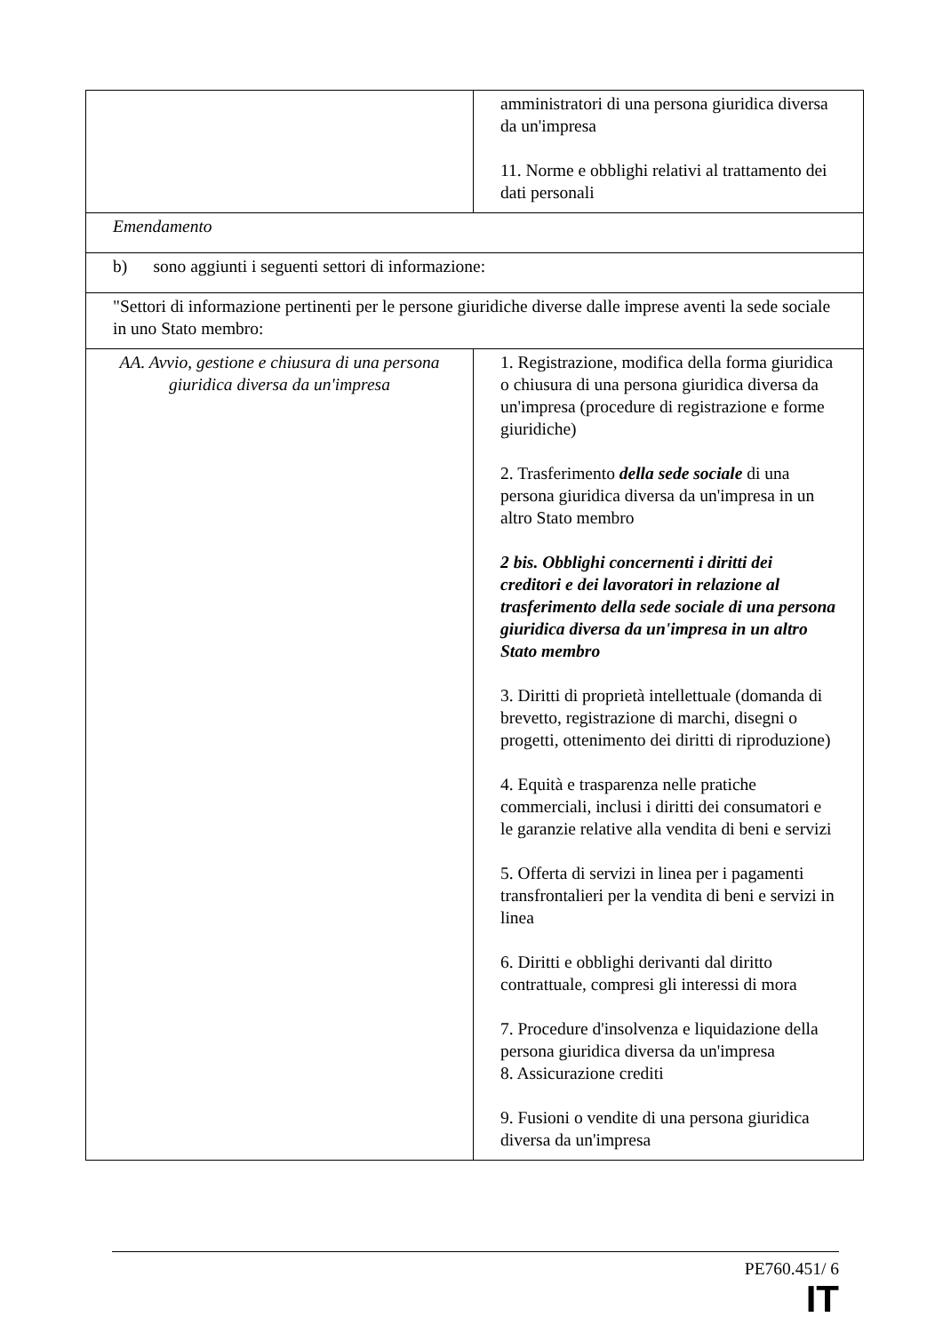| | amministratori di una persona giuridica diversa da un'impresa 11. Norme e obblighi relativi al trattamento dei dati personali |
| Emendamento | |
| b) sono aggiunti i seguenti settori di informazione: | |
| "Settori di informazione pertinenti per le persone giuridiche diverse dalle imprese aventi la sede sociale in uno Stato membro: | |
| AA. Avvio, gestione e chiusura di una persona giuridica diversa da un'impresa | 1. Registrazione, modifica della forma giuridica o chiusura di una persona giuridica diversa da un'impresa (procedure di registrazione e forme giuridiche) 2. Trasferimento della sede sociale di una persona giuridica diversa da un'impresa in un altro Stato membro 2 bis. Obblighi concernenti i diritti dei creditori e dei lavoratori in relazione al trasferimento della sede sociale di una persona giuridica diversa da un'impresa in un altro Stato membro 3. Diritti di proprietà intellettuale (domanda di brevetto, registrazione di marchi, disegni o progetti, ottenimento dei diritti di riproduzione) 4. Equità e trasparenza nelle pratiche commerciali, inclusi i diritti dei consumatori e le garanzie relative alla vendita di beni e servizi 5. Offerta di servizi in linea per i pagamenti transfrontalieri per la vendita di beni e servizi in linea 6. Diritti e obblighi derivanti dal diritto contrattuale, compresi gli interessi di mora 7. Procedure d'insolvenza e liquidazione della persona giuridica diversa da un'impresa 8. Assicurazione crediti 9. Fusioni o vendite di una persona giuridica diversa da un'impresa |
PE760.451/ 6
IT